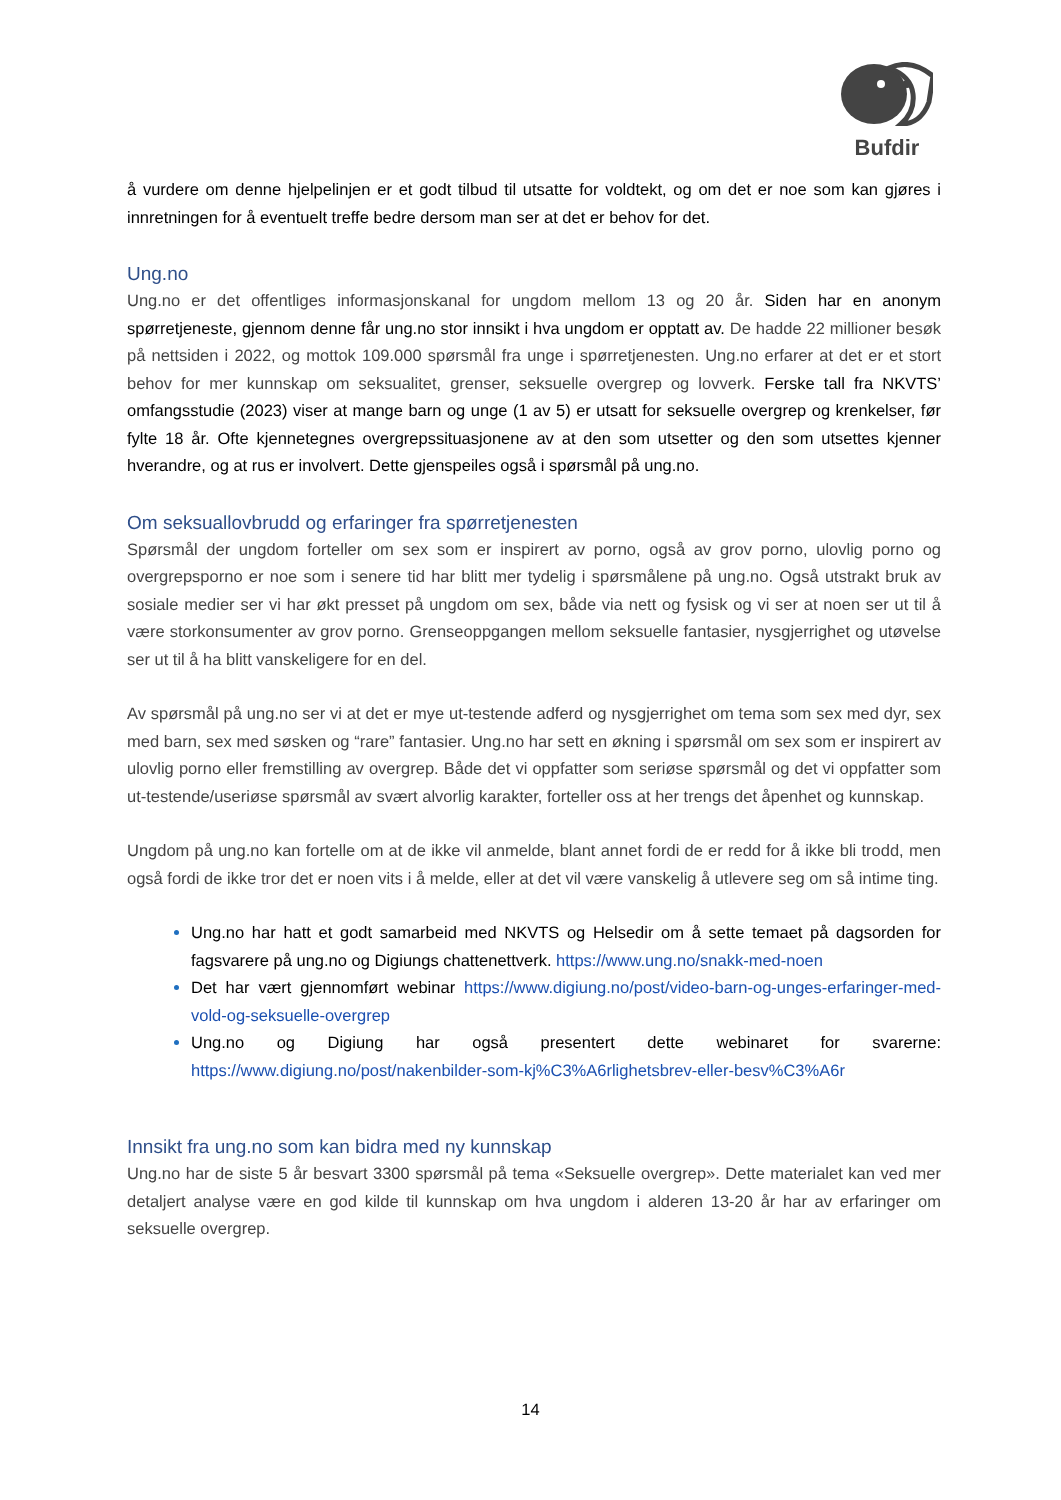Bufdir
å vurdere om denne hjelpelinjen er et godt tilbud til utsatte for voldtekt, og om det er noe som kan gjøres i innretningen for å eventuelt treffe bedre dersom man ser at det er behov for det.
Ung.no
Ung.no er det offentliges informasjonskanal for ungdom mellom 13 og 20 år. Siden har en anonym spørretjeneste, gjennom denne får ung.no stor innsikt i hva ungdom er opptatt av. De hadde 22 millioner besøk på nettsiden i 2022, og mottok 109.000 spørsmål fra unge i spørretjenesten. Ung.no erfarer at det er et stort behov for mer kunnskap om seksualitet, grenser, seksuelle overgrep og lovverk. Ferske tall fra NKVTS’ omfangsstudie (2023) viser at mange barn og unge (1 av 5) er utsatt for seksuelle overgrep og krenkelser, før fylte 18 år. Ofte kjennetegnes overgrepssituasjonene av at den som utsetter og den som utsettes kjenner hverandre, og at rus er involvert. Dette gjenspeiles også i spørsmål på ung.no.
Om seksuallovbrudd og erfaringer fra spørretjenesten
Spørsmål der ungdom forteller om sex som er inspirert av porno, også av grov porno, ulovlig porno og overgrepsporno er noe som i senere tid har blitt mer tydelig i spørsmålene på ung.no. Også utstrakt bruk av sosiale medier ser vi har økt presset på ungdom om sex, både via nett og fysisk og vi ser at noen ser ut til å være storkonsumenter av grov porno. Grenseoppgangen mellom seksuelle fantasier, nysgjerrighet og utøvelse ser ut til å ha blitt vanskeligere for en del.
Av spørsmål på ung.no ser vi at det er mye ut-testende adferd og nysgjerrighet om tema som sex med dyr, sex med barn, sex med søsken og “rare” fantasier. Ung.no har sett en økning i spørsmål om sex som er inspirert av ulovlig porno eller fremstilling av overgrep. Både det vi oppfatter som seriøse spørsmål og det vi oppfatter som ut-testende/useriøse spørsmål av svært alvorlig karakter, forteller oss at her trengs det åpenhet og kunnskap.
Ungdom på ung.no kan fortelle om at de ikke vil anmelde, blant annet fordi de er redd for å ikke bli trodd, men også fordi de ikke tror det er noen vits i å melde, eller at det vil være vanskelig å utlevere seg om så intime ting.
Ung.no har hatt et godt samarbeid med NKVTS og Helsedir om å sette temaet på dagsorden for fagsvarere på ung.no og Digiungs chattenettverk. https://www.ung.no/snakk-med-noen
Det har vært gjennomført webinar https://www.digiung.no/post/video-barn-og-unges-erfaringer-med-vold-og-seksuelle-overgrep
Ung.no og Digiung har også presentert dette webinaret for svarerne: https://www.digiung.no/post/nakenbilder-som-kj%C3%A6rlighetsbrev-eller-besv%C3%A6r
Innsikt fra ung.no som kan bidra med ny kunnskap
Ung.no har de siste 5 år besvart 3300 spørsmål på tema «Seksuelle overgrep». Dette materialet kan ved mer detaljert analyse være en god kilde til kunnskap om hva ungdom i alderen 13-20 år har av erfaringer om seksuelle overgrep.
14